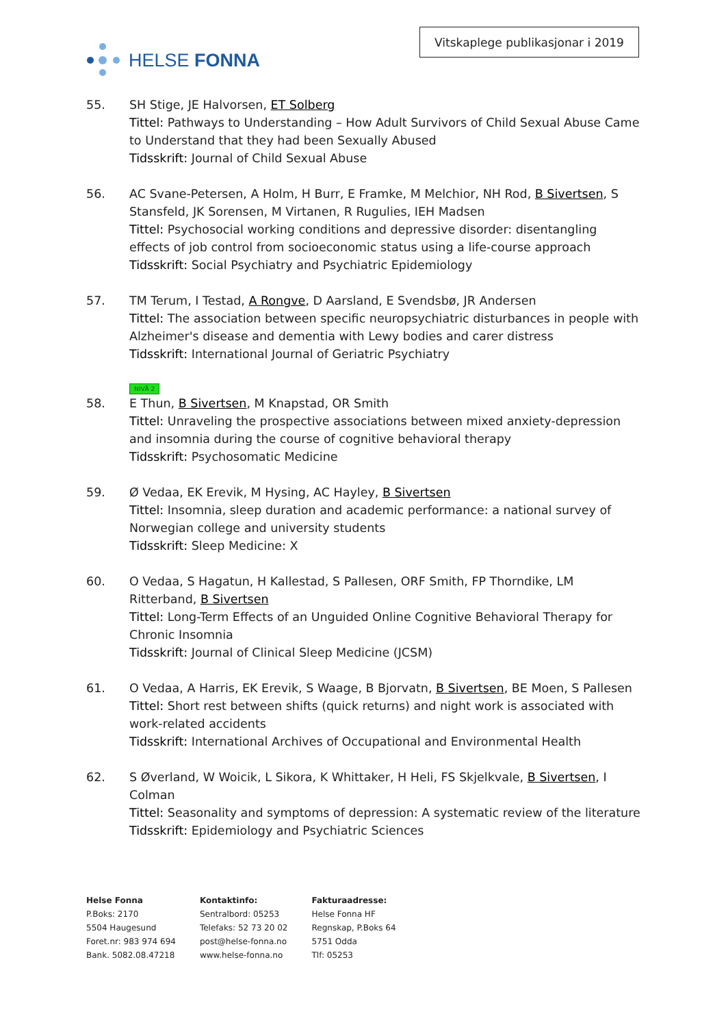HELSE FONNA
Vitskaplege publikasjonar i 2019
55. SH Stige, JE Halvorsen, ET Solberg
Tittel: Pathways to Understanding – How Adult Survivors of Child Sexual Abuse Came to Understand that they had been Sexually Abused
Tidsskrift: Journal of Child Sexual Abuse
56. AC Svane-Petersen, A Holm, H Burr, E Framke, M Melchior, NH Rod, B Sivertsen, S Stansfeld, JK Sorensen, M Virtanen, R Rugulies, IEH Madsen
Tittel: Psychosocial working conditions and depressive disorder: disentangling effects of job control from socioeconomic status using a life-course approach
Tidsskrift: Social Psychiatry and Psychiatric Epidemiology
57. TM Terum, I Testad, A Rongve, D Aarsland, E Svendsbø, JR Andersen
Tittel: The association between specific neuropsychiatric disturbances in people with Alzheimer's disease and dementia with Lewy bodies and carer distress
Tidsskrift: International Journal of Geriatric Psychiatry
NIVÅ 2
58. E Thun, B Sivertsen, M Knapstad, OR Smith
Tittel: Unraveling the prospective associations between mixed anxiety-depression and insomnia during the course of cognitive behavioral therapy
Tidsskrift: Psychosomatic Medicine
59. Ø Vedaa, EK Erevik, M Hysing, AC Hayley, B Sivertsen
Tittel: Insomnia, sleep duration and academic performance: a national survey of Norwegian college and university students
Tidsskrift: Sleep Medicine: X
60. O Vedaa, S Hagatun, H Kallestad, S Pallesen, ORF Smith, FP Thorndike, LM Ritterband, B Sivertsen
Tittel: Long-Term Effects of an Unguided Online Cognitive Behavioral Therapy for Chronic Insomnia
Tidsskrift: Journal of Clinical Sleep Medicine (JCSM)
61. O Vedaa, A Harris, EK Erevik, S Waage, B Bjorvatn, B Sivertsen, BE Moen, S Pallesen
Tittel: Short rest between shifts (quick returns) and night work is associated with work-related accidents
Tidsskrift: International Archives of Occupational and Environmental Health
62. S Øverland, W Woicik, L Sikora, K Whittaker, H Heli, FS Skjelkvale, B Sivertsen, I Colman
Tittel: Seasonality and symptoms of depression: A systematic review of the literature
Tidsskrift: Epidemiology and Psychiatric Sciences
Helse Fonna
P.Boks: 2170
5504 Haugesund
Foret.nr: 983 974 694
Bank. 5082.08.47218
Kontaktinfo:
Sentralbord: 05253
Telefaks: 52 73 20 02
post@helse-fonna.no
www.helse-fonna.no
Fakturaadresse:
Helse Fonna HF
Regnskap, P.Boks 64
5751 Odda
Tlf: 05253